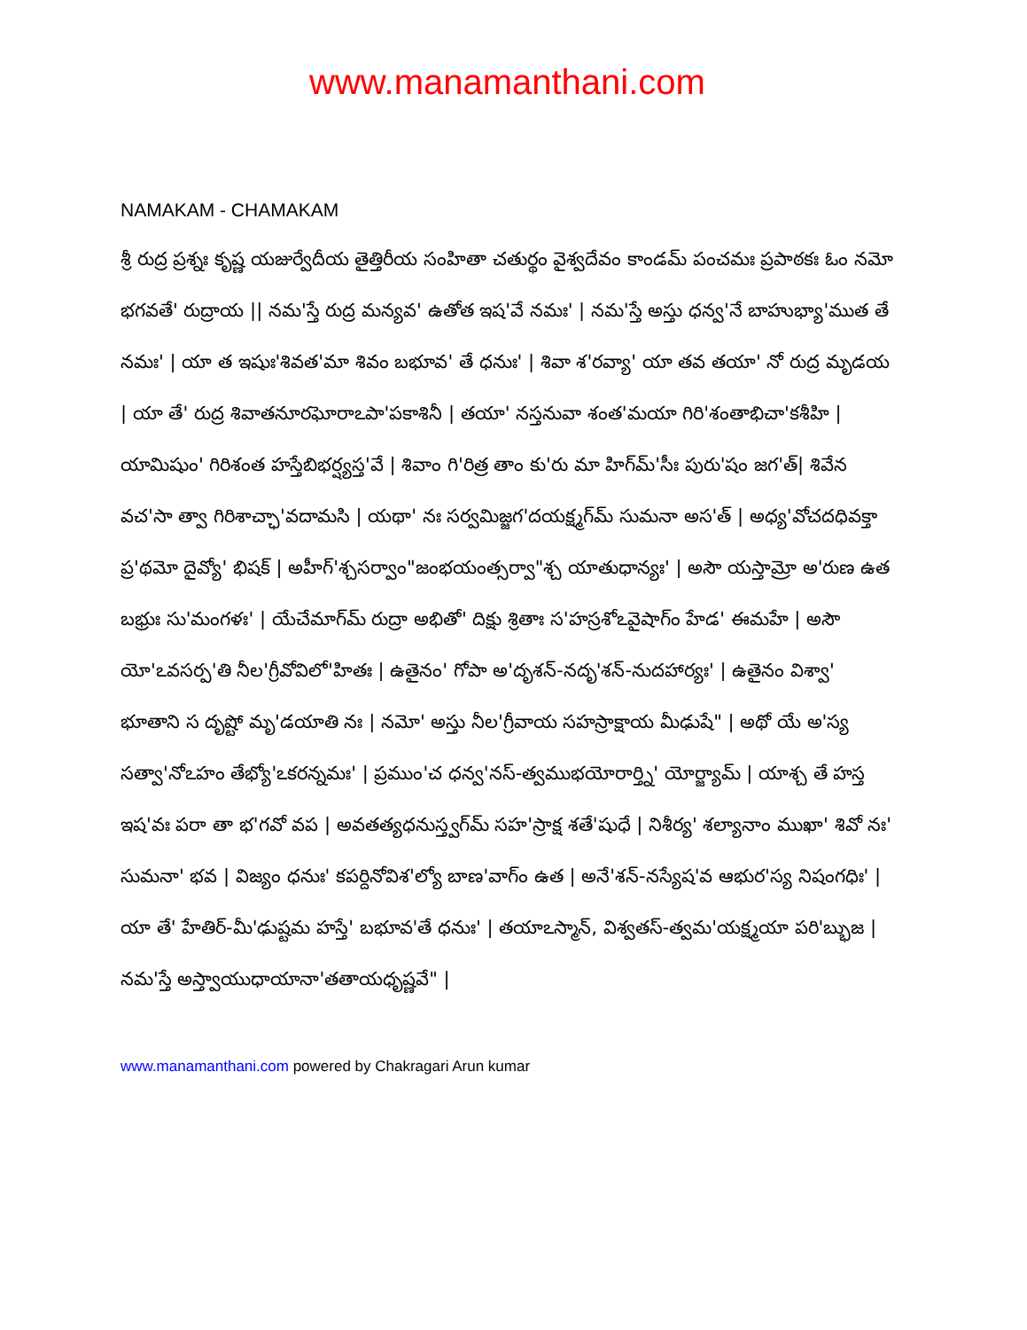www.manamanthani.com
NAMAKAM - CHAMAKAM
శ్రీ రుద్ర ప్రశ్నః కృష్ణ యజుర్వేదీయ తైత్తిరీయ సంహితా చతుర్థం వైశ్వదేవం కాండమ్ పంచమః ప్రపాఠకః ఓం నమో భగవతే' రుద్రాయ || నమ'స్తే రుద్ర మన్యవ' ఉతోత ఇష'వే నమః' | నమ'స్తే అస్తు ధన్వ'నే బాహుభ్యా'ముత తే నమః' | యా త ఇషుః'శివత'మా శివం బభూవ' తే ధనుః' | శివా శ'రవ్యా' యా తవ తయా' నో రుద్ర మృడయ | యా తే' రుద్ర శివాతనూరఘోరాఽపా'పకాశినీ | తయా' నస్తనువా శంత'మయా గిరి'శంతాభిచా'కశీహి | యామిషుం' గిరిశంత హస్తేబిభర్ష్యస్త'వే | శివాం గి'రిత్ర తాం కు'రు మా హిగ్‍మ్'సీః పురు'షం జగ'త్| శివేన వచ'సా త్వా గిరిశాచ్ఛా'వదామసి | యథా' నః సర్వమిజ్జగ'దయక్ష్మగ్‍మ్ సుమనా అస'త్ | అధ్య'వోచదధివక్తా ప్ర'థమో దైవ్యో' భిషక్ | అహీగ్'శ్చసర్వాం"జంభయంత్సర్వా"శ్చ యాతుధాన్యః' | అసౌ యస్తామ్రో అ'రుణ ఉత బభ్రుః సు'మంగళః' | యేచేమాగ్‍మ్ రుద్రా అభితో' దిక్షు శ్రితాః స'హస్రశోఽవైషాగ్ం హేడ' ఈమహే | అసౌ యో'ఽవసర్ప'తి నీల'గ్రీవోవిలో'హితః | ఉతైనం' గోపా అ'దృశన్-నదృ'శన్-నుదహార్యః' | ఉతైనం విశ్వా' భూతాని స దృష్టో మృ'డయాతి నః | నమో' అస్తు నీల'గ్రీవాయ సహస్రాక్షాయ మీఢుషే" | అథో యే అ'స్య సత్వా'నోఽహం తేభ్యో'ఽకరన్నమః' | ప్రముం'చ ధన్వ'నస్-త్వముభయోరార్త్ని' యోర్జ్యామ్ | యాశ్చ తే హస్త ఇష'వః పరా తా భ'గవో వప | అవతత్యధనుస్త్వగ్‍మ్ సహ'స్రాక్ష శతే'షుధే | నిశీర్య' శల్యానాం ముఖా' శివో నః' సుమనా' భవ | విజ్యం ధనుః' కపర్దినోవిశ'ల్యో బాణ'వాగ్ం ఉత | అనే'శన్-నస్యేష'వ ఆభుర'స్య నిషంగధిః' | యా తే' హేతిర్-మీ'ఢుష్టమ హస్తే' బభూవ'తే ధనుః' | తయాఽస్మాన్, విశ్వతస్-త్వమ'యక్ష్మయా పరి'బ్భుజ | నమ'స్తే అస్త్వాయుధాయానా'తతాయధృష్ణవే" |
www.manamanthani.com powered by Chakragari Arun kumar